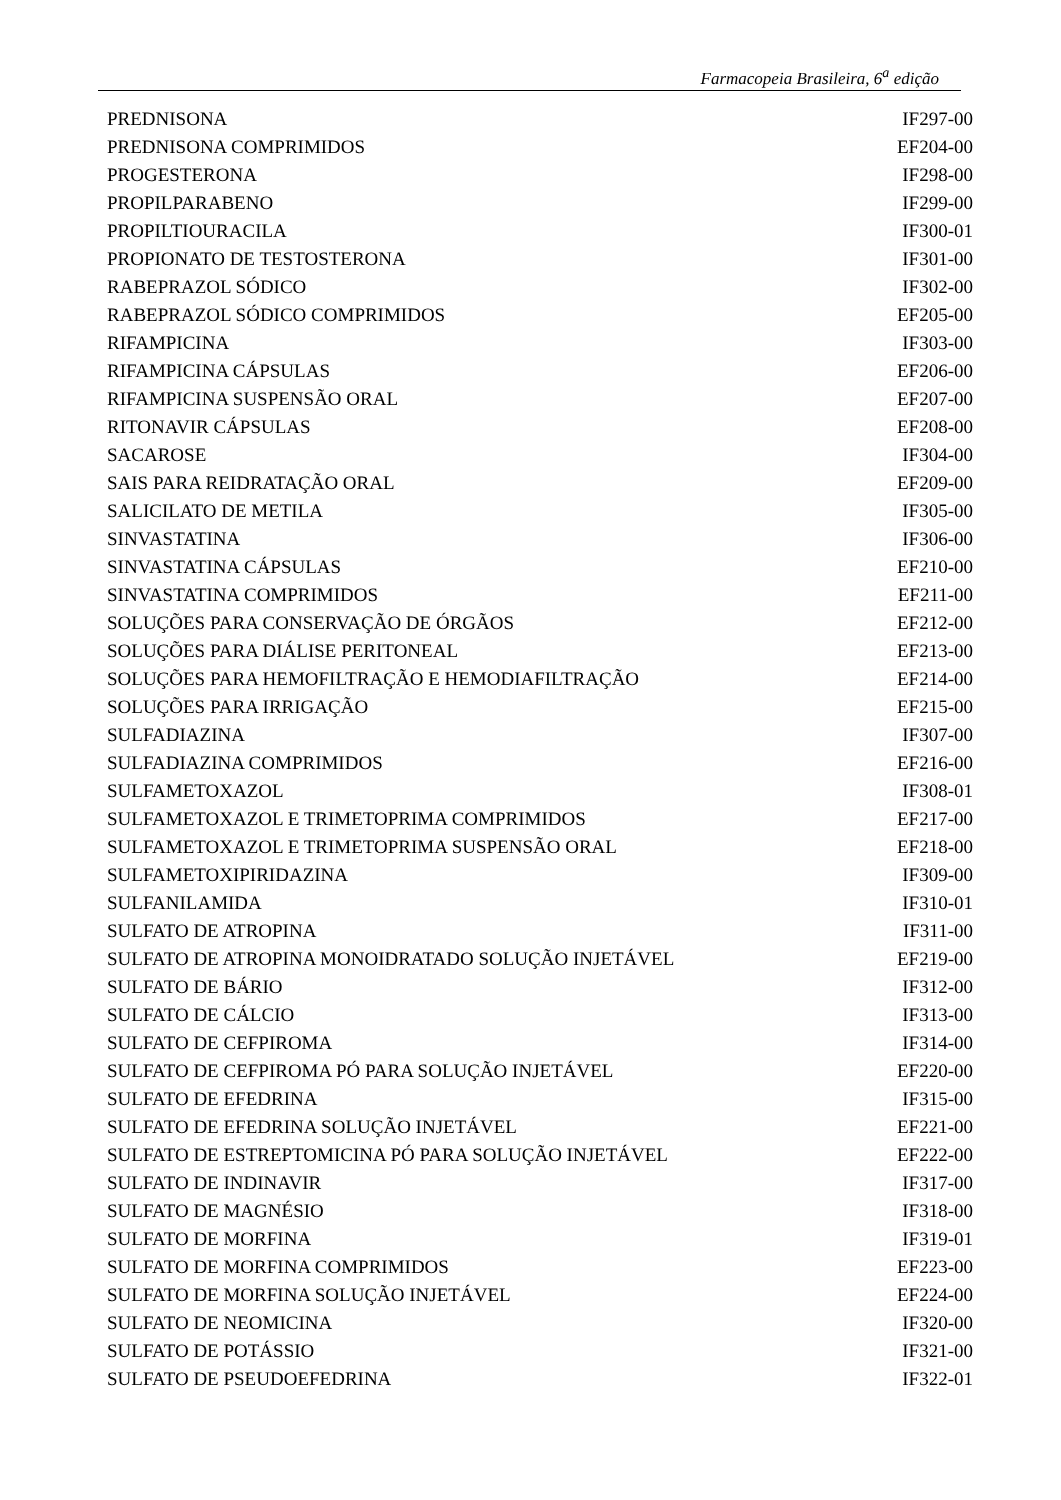Farmacopeia Brasileira, 6<sup>a</sup> edição
| PREDNISONA | IF297-00 |
| PREDNISONA COMPRIMIDOS | EF204-00 |
| PROGESTERONA | IF298-00 |
| PROPILPARABENO | IF299-00 |
| PROPILTIOURACILA | IF300-01 |
| PROPIONATO DE TESTOSTERONA | IF301-00 |
| RABEPRAZOL SÓDICO | IF302-00 |
| RABEPRAZOL SÓDICO COMPRIMIDOS | EF205-00 |
| RIFAMPICINA | IF303-00 |
| RIFAMPICINA CÁPSULAS | EF206-00 |
| RIFAMPICINA SUSPENSÃO ORAL | EF207-00 |
| RITONAVIR CÁPSULAS | EF208-00 |
| SACAROSE | IF304-00 |
| SAIS PARA REIDRATAÇÃO ORAL | EF209-00 |
| SALICILATO DE METILA | IF305-00 |
| SINVASTATINA | IF306-00 |
| SINVASTATINA CÁPSULAS | EF210-00 |
| SINVASTATINA COMPRIMIDOS | EF211-00 |
| SOLUÇÕES PARA CONSERVAÇÃO DE ÓRGÃOS | EF212-00 |
| SOLUÇÕES PARA DIÁLISE PERITONEAL | EF213-00 |
| SOLUÇÕES PARA HEMOFILTRAÇÃO E HEMODIAFILTRAÇÃO | EF214-00 |
| SOLUÇÕES PARA IRRIGAÇÃO | EF215-00 |
| SULFADIAZINA | IF307-00 |
| SULFADIAZINA COMPRIMIDOS | EF216-00 |
| SULFAMETOXAZOL | IF308-01 |
| SULFAMETOXAZOL E TRIMETOPRIMA COMPRIMIDOS | EF217-00 |
| SULFAMETOXAZOL E TRIMETOPRIMA SUSPENSÃO ORAL | EF218-00 |
| SULFAMETOXIPIRIDAZINA | IF309-00 |
| SULFANILAMIDA | IF310-01 |
| SULFATO DE ATROPINA | IF311-00 |
| SULFATO DE ATROPINA MONOIDRATADO SOLUÇÃO INJETÁVEL | EF219-00 |
| SULFATO DE BÁRIO | IF312-00 |
| SULFATO DE CÁLCIO | IF313-00 |
| SULFATO DE CEFPIROMA | IF314-00 |
| SULFATO DE CEFPIROMA PÓ PARA SOLUÇÃO INJETÁVEL | EF220-00 |
| SULFATO DE EFEDRINA | IF315-00 |
| SULFATO DE EFEDRINA SOLUÇÃO INJETÁVEL | EF221-00 |
| SULFATO DE ESTREPTOMICINA PÓ PARA SOLUÇÃO INJETÁVEL | EF222-00 |
| SULFATO DE INDINAVIR | IF317-00 |
| SULFATO DE MAGNÉSIO | IF318-00 |
| SULFATO DE MORFINA | IF319-01 |
| SULFATO DE MORFINA COMPRIMIDOS | EF223-00 |
| SULFATO DE MORFINA SOLUÇÃO INJETÁVEL | EF224-00 |
| SULFATO DE NEOMICINA | IF320-00 |
| SULFATO DE POTÁSSIO | IF321-00 |
| SULFATO DE PSEUDOEFEDRINA | IF322-01 |